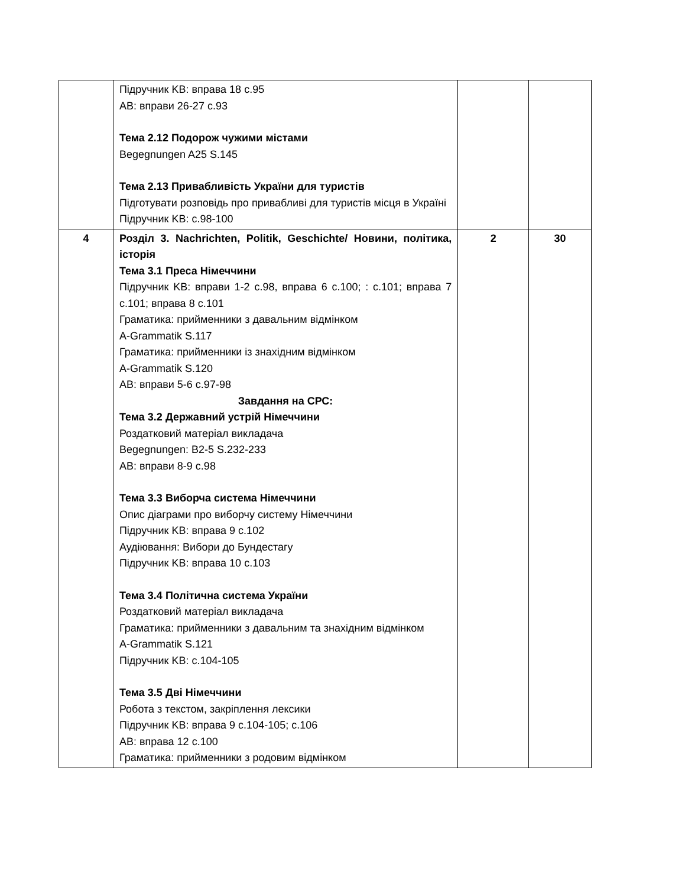| | Підручник KB: вправа 18 c.95 AB: вправи 26-27 c.93 Тема 2.12 Подорож чужими містами Begegnungen A25 S.145 Тема 2.13 Привабливість України для туристів Підготувати розповідь про привабливі для туристів місця в Україні Підручник KB: c.98-100 | | |
| 4 | Розділ 3. Nachrichten, Politik, Geschichte/ Новини, політика, історія Тема 3.1 Преса Німеччини Підручник KB: вправи 1-2 c.98, вправа 6 c.100; : c.101; вправа 7 c.101; вправа 8 c.101 Граматика: прийменники з давальним відмінком A-Grammatik S.117 Граматика: прийменники із знахідним відмінком A-Grammatik S.120 AB: вправи 5-6 c.97-98 Завдання на СРС: Тема 3.2 Державний устрій Німеччини Роздатковий матеріал викладача Begegnungen: B2-5 S.232-233 AB: вправи 8-9 c.98 Тема 3.3 Виборча система Німеччини Опис діаграми про виборчу систему Німеччини Підручник KB: вправа 9 c.102 Аудіювання: Вибори до Бундестагу Підручник KB: вправа 10 c.103 Тема 3.4 Політична система України Роздатковий матеріал викладача Граматика: прийменники з давальним та знахідним відмінком A-Grammatik S.121 Підручник KB: c.104-105 Тема 3.5 Дві Німеччини Робота з текстом, закріплення лексики Підручник KB: вправа 9 c.104-105; c.106 AB: вправа 12 c.100 Граматика: прийменники з родовим відмінком | 2 | 30 |